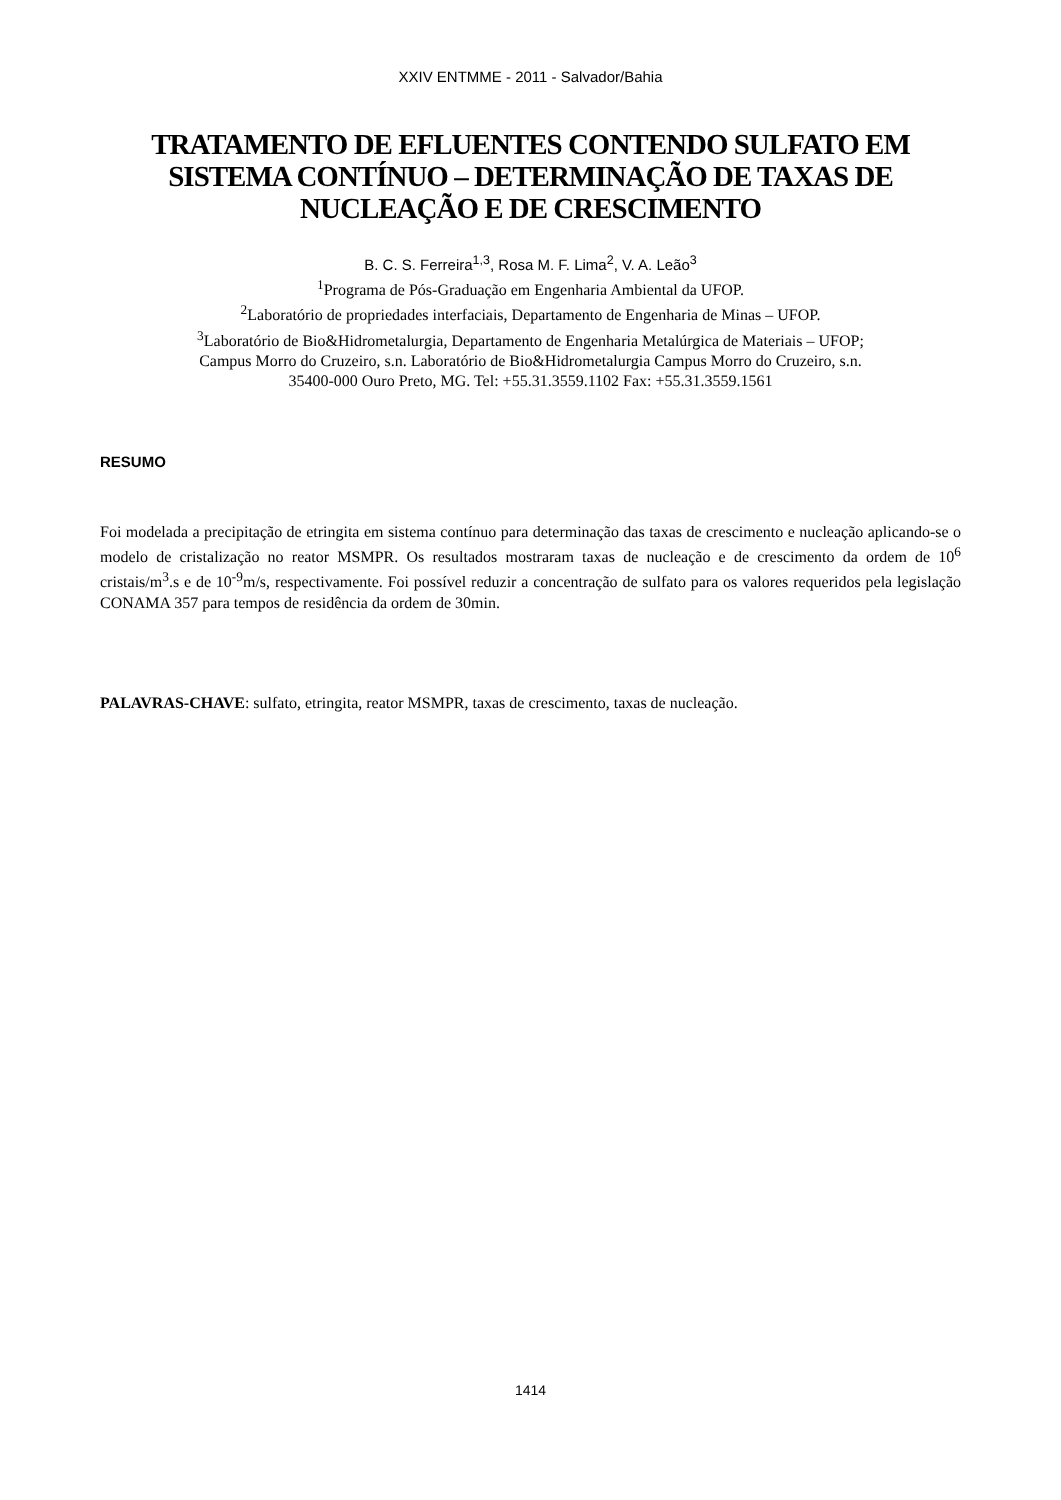XXIV ENTMME - 2011 - Salvador/Bahia
TRATAMENTO DE EFLUENTES CONTENDO SULFATO EM SISTEMA CONTÍNUO – DETERMINAÇÃO DE TAXAS DE NUCLEAÇÃO E DE CRESCIMENTO
B. C. S. Ferreira<sup>1,3</sup>, Rosa M. F. Lima<sup>2</sup>, V. A. Leão<sup>3</sup>
<sup>1</sup> Programa de Pós-Graduação em Engenharia Ambiental da UFOP.
<sup>2</sup> Laboratório de propriedades interfaciais, Departamento de Engenharia de Minas – UFOP.
<sup>3</sup> Laboratório de Bio&Hidrometalurgia, Departamento de Engenharia Metalúrgica de Materiais – UFOP;
Campus Morro do Cruzeiro, s.n. Laboratório de Bio&Hidrometalurgia Campus Morro do Cruzeiro, s.n.
35400-000 Ouro Preto, MG. Tel: +55.31.3559.1102 Fax: +55.31.3559.1561
RESUMO
Foi modelada a precipitação de etringita em sistema contínuo para determinação das taxas de crescimento e nucleação aplicando-se o modelo de cristalização no reator MSMPR. Os resultados mostraram taxas de nucleação e de crescimento da ordem de 10<sup>6</sup> cristais/m<sup>3</sup>.s e de 10<sup>-9</sup>m/s, respectivamente. Foi possível reduzir a concentração de sulfato para os valores requeridos pela legislação CONAMA 357 para tempos de residência da ordem de 30min.
PALAVRAS-CHAVE: sulfato, etringita, reator MSMPR, taxas de crescimento, taxas de nucleação.
1414